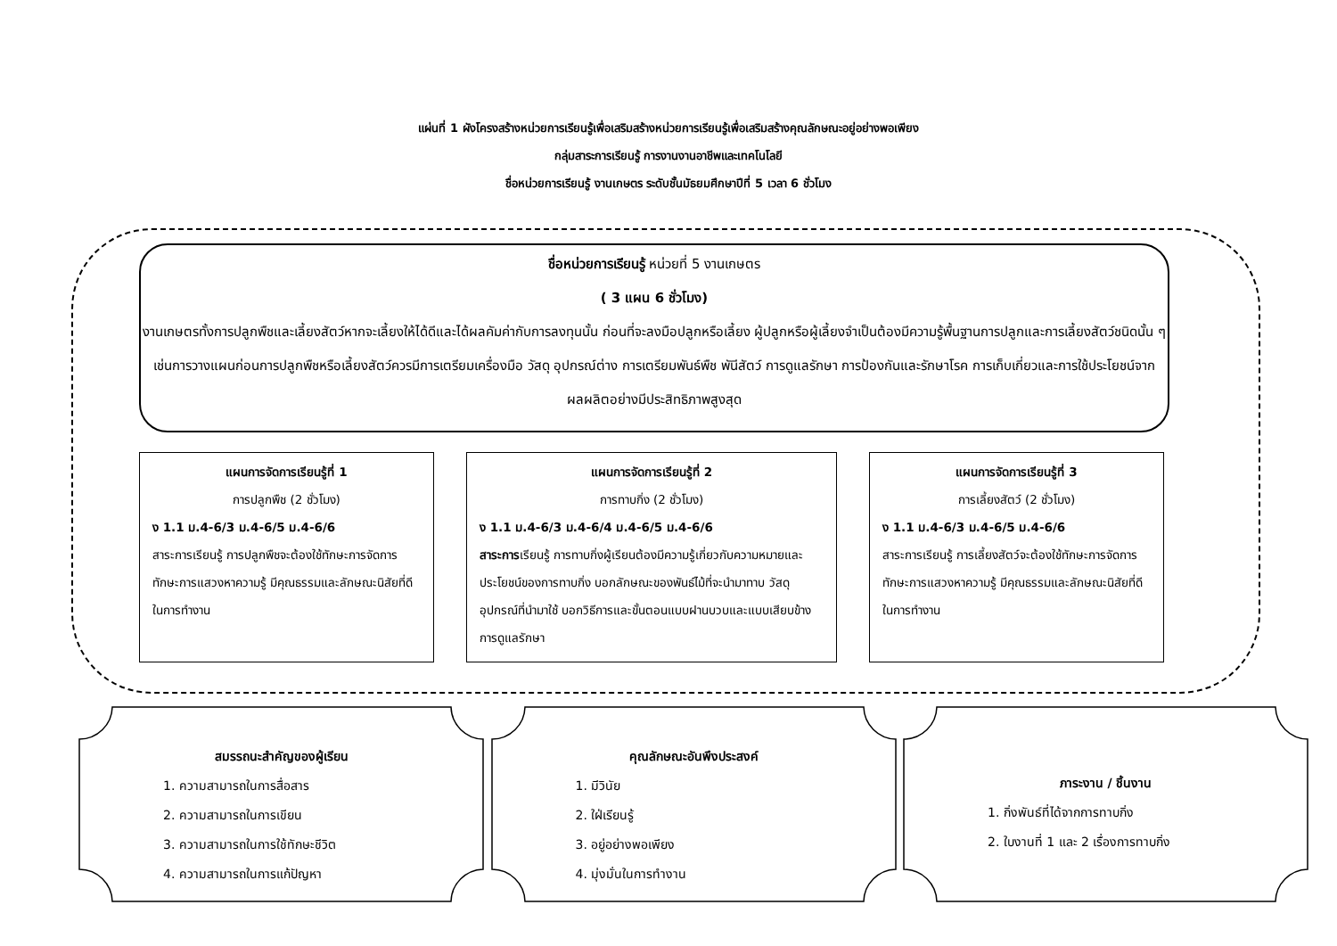แผ่นที่ 1 ผังโครงสร้างหน่วยการเรียนรู้เพื่อเสริมสร้างหน่วยการเรียนรู้เพื่อเสริมสร้างคุณลักษณะอยู่อย่างพอเพียง
กลุ่มสาระการเรียนรู้ การงานงานอาชีพและเทคโนโลยี
ชื่อหน่วยการเรียนรู้ งานเกษตร ระดับชั้นมัธยมศึกษาปีที่ 5 เวลา 6 ชั่วโมง
ชื่อหน่วยการเรียนรู้ หน่วยที่ 5 งานเกษตร
( 3 แผน 6 ชั่วโมง)
งานเกษตรทั้งการปลูกพืชและเลี้ยงสัตว์หากจะเลี้ยงให้ได้ดีและได้ผลคัมค่ากับการลงทุนนั้น ก่อนที่จะลงมือปลูกหรือเลี้ยง ผู้ปลูกหรือผู้เลี้ยงจำเป็นต้องมีความรู้พื้นฐานการปลูกและการเลี้ยงสัตว์ชนิดนั้น ๆ เช่นการวางแผนก่อนการปลูกพืชหรือเลี้ยงสัตว์ควรมีการเตรียมเครื่องมือ วัสดุ อุปกรณ์ต่าง การเตรียมพันธ์พืช พันีสัตว์ การดูแลรักษา การป้องกันและรักษาโรค การเก็บเกี่ยวและการใช้ประโยชน์จากผลผลิตอย่างมีประสิทธิภาพสูงสุด
แผนการจัดการเรียนรู้ที่ 1
การปลูกพืช (2 ชั่วโมง)
ง 1.1 ม.4-6/3 ม.4-6/5 ม.4-6/6
สาระการเรียนรู้ การปลูกพืชจะต้องใช้ทักษะการจัดการ ทักษะการแสวงหาความรู้ มีคุณธรรมและลักษณะนิสัยที่ดีในการทำงาน
แผนการจัดการเรียนรู้ที่ 2
การทาบกิ่ง (2 ชั่วโมง)
ง 1.1 ม.4-6/3 ม.4-6/4 ม.4-6/5 ม.4-6/6
สาระการเรียนรู้ การทาบกิ่งผู้เรียนต้องมีความรู้เกี่ยวกับความหมายและประโยชน์ของการทาบกิ่ง บอกลักษณะของพันธ์ไม้ที่จะนำมาทาบ วัสดุอุปกรณ์ที่นำมาใช้ บอกวิธีการและขั้นตอนแบบฝานบวบและแบบเสียบข้าง การดูแลรักษา
แผนการจัดการเรียนรู้ที่ 3
การเลี้ยงสัตว์ (2 ชั่วโมง)
ง 1.1 ม.4-6/3 ม.4-6/5 ม.4-6/6
สาระการเรียนรู้ การเลี้ยงสัตว์จะต้องใช้ทักษะการจัดการ ทักษะการแสวงหาความรู้ มีคุณธรรมและลักษณะนิสัยที่ดีในการทำงาน
สมรรถนะสำคัญของผู้เรียน
1. ความสามารถในการสื่อสาร
2. ความสามารถในการเขียน
3. ความสามารถในการใช้ทักษะชีวิต
4. ความสามารถในการแก้ปัญหา
คุณลักษณะอันพึงประสงค์
1. มีวินัย
2. ใฝ่เรียนรู้
3. อยู่อย่างพอเพียง
4. มุ่งมั่นในการทำงาน
ภาระงาน / ชิ้นงาน
1. กิ่งพันธ์ที่ได้จากการทาบกิ่ง
2. ใบงานที่ 1 และ 2 เรื่องการทาบกิ่ง